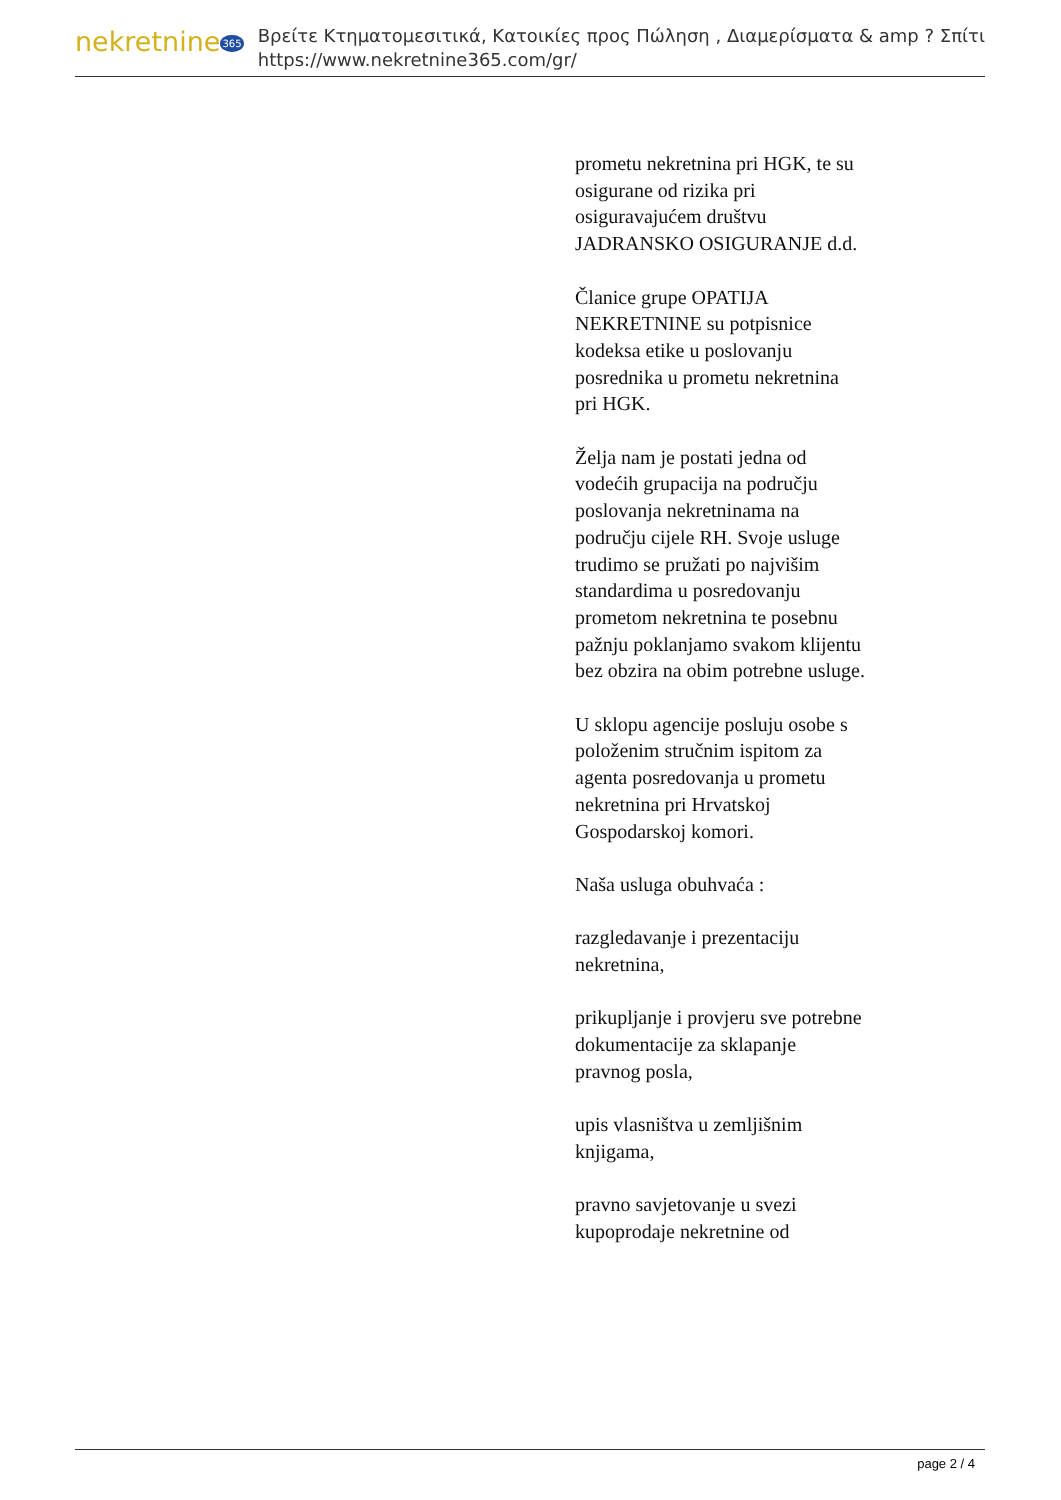nekretnine365
Βρείτε Κτηματομεσιτικά, Κατοικίες προς Πώληση , Διαμερίσματα & amp ? Σπίτι
https://www.nekretnine365.com/gr/
prometu nekretnina pri HGK, te su osigurane od rizika pri osiguravajućem društvu JADRANSKO OSIGURANJE d.d.
Članice grupe OPATIJA NEKRETNINE su potpisnice kodeksa etike u poslovanju posrednika u prometu nekretnina pri HGK.
Želja nam je postati jedna od vodećih grupacija na području poslovanja nekretninama na području cijele RH. Svoje usluge trudimo se pružati po najvišim standardima u posredovanju prometom nekretnina te posebnu pažnju poklanjamo svakom klijentu bez obzira na obim potrebne usluge.
U sklopu agencije posluju osobe s položenim stručnim ispitom za agenta posredovanja u prometu nekretnina pri Hrvatskoj Gospodarskoj komori.
Naša usluga obuhvaća :
razgledavanje i prezentaciju nekretnina,
prikupljanje i provjeru sve potrebne dokumentacije za sklapanje pravnog posla,
upis vlasništva u zemljišnim knjigama,
pravno savjetovanje u svezi kupoprodaje nekretnine od
page 2 / 4